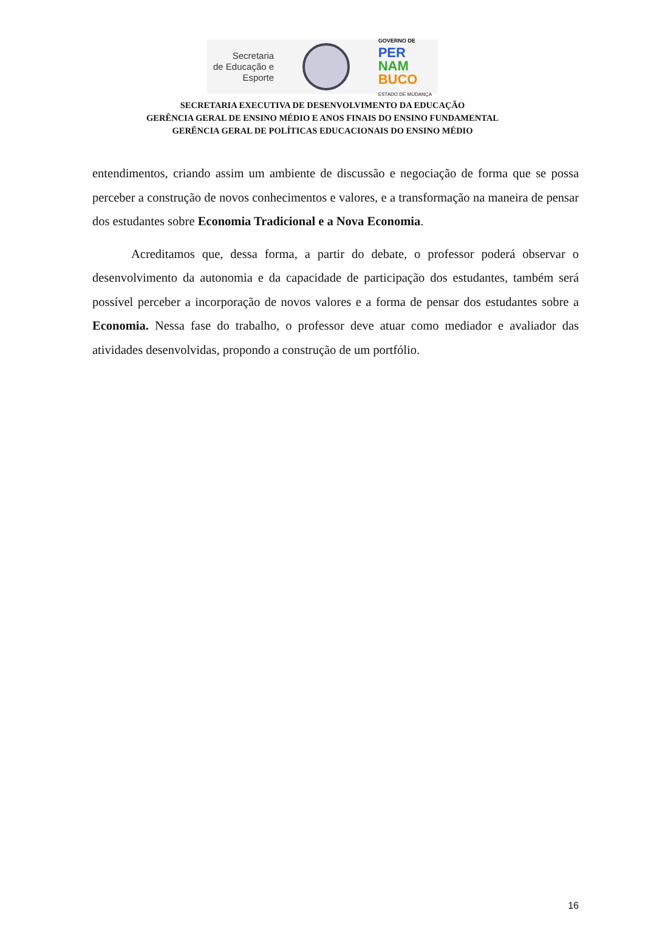Secretaria
de Educação e
Esporte
GOVERNO DE
PER
NAM
BUCO
ESTADO DE MUDANÇA
SECRETARIA EXECUTIVA DE DESENVOLVIMENTO DA EDUCAÇÃO
GERÊNCIA GERAL DE ENSINO MÉDIO E ANOS FINAIS DO ENSINO FUNDAMENTAL
GERÊNCIA GERAL DE POLÍTICAS EDUCACIONAIS DO ENSINO MÉDIO
entendimentos, criando assim um ambiente de discussão e negociação de forma que se possa perceber a construção de novos conhecimentos e valores, e a transformação na maneira de pensar dos estudantes sobre Economia Tradicional e a Nova Economia.
Acreditamos que, dessa forma, a partir do debate, o professor poderá observar o desenvolvimento da autonomia e da capacidade de participação dos estudantes, também será possível perceber a incorporação de novos valores e a forma de pensar dos estudantes sobre a Economia. Nessa fase do trabalho, o professor deve atuar como mediador e avaliador das atividades desenvolvidas, propondo a construção de um portfólio.
16